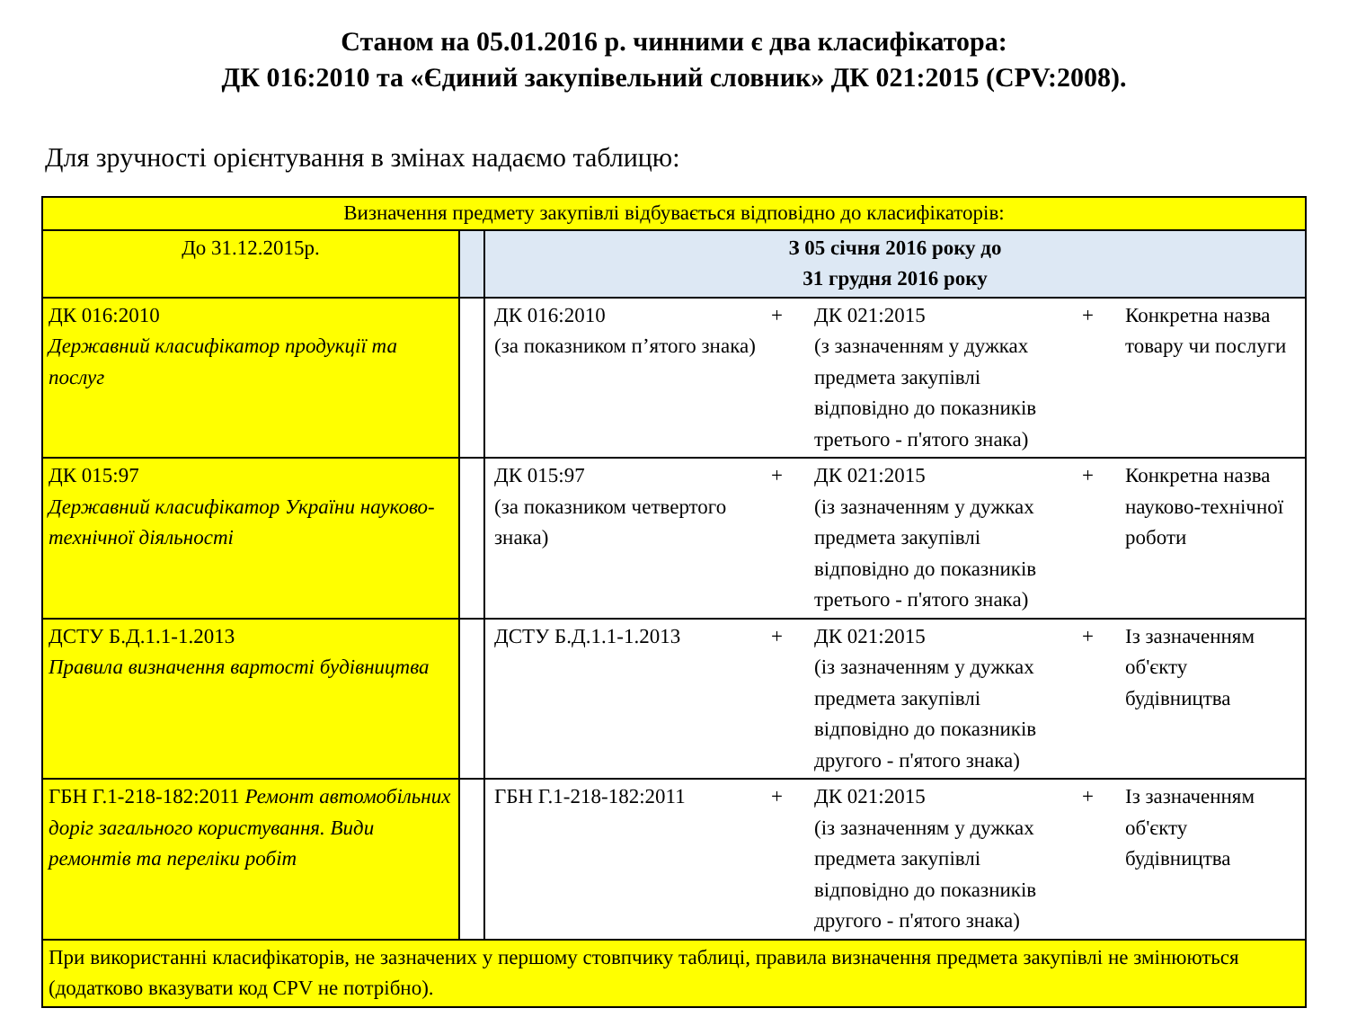Станом на 05.01.2016 р. чинними є два класифікатора:
ДК 016:2010 та «Єдиний закупівельний словник» ДК 021:2015 (CPV:2008).
Для зручності орієнтування в змінах надаємо таблицю:
| Визначення предмету закупівлі відбувається відповідно до класифікаторів: | | |
| До 31.12.2015р. | | З 05 січня 2016 року до 31 грудня 2016 року |
| ДК 016:2010 Державний класифікатор продукції та послуг | | / ДК 016:2010 (за показником п’ятого знака) / + / ДК 021:2015 (з зазначенням у дужках предмета закупівлі відповідно до показників третього - п'ятого знака) / + / Конкретна назва товару чи послуги / |
| ДК 015:97 Державний класифікатор України науково-технічної діяльності | | / ДК 015:97 (за показником четвертого знака) / + / ДК 021:2015 (із зазначенням у дужках предмета закупівлі відповідно до показників третього - п'ятого знака) / + / Конкретна назва науково-технічної роботи / |
| ДСТУ Б.Д.1.1-1.2013 Правила визначення вартості будівництва | | / ДСТУ Б.Д.1.1-1.2013 / + / ДК 021:2015 (із зазначенням у дужках предмета закупівлі відповідно до показників другого - п'ятого знака) / + / Із зазначенням об'єкту будівництва / |
| ГБН Г.1-218-182:2011 Ремонт автомобільних доріг загального користування. Види ремонтів та переліки робіт | | / ГБН Г.1-218-182:2011 / + / ДК 021:2015 (із зазначенням у дужках предмета закупівлі відповідно до показників другого - п'ятого знака) / + / Із зазначенням об'єкту будівництва / |
| При використанні класифікаторів, не зазначених у першому стовпчику таблиці, правила визначення предмета закупівлі не змінюються (додатково вказувати код CPV не потрібно). | | |